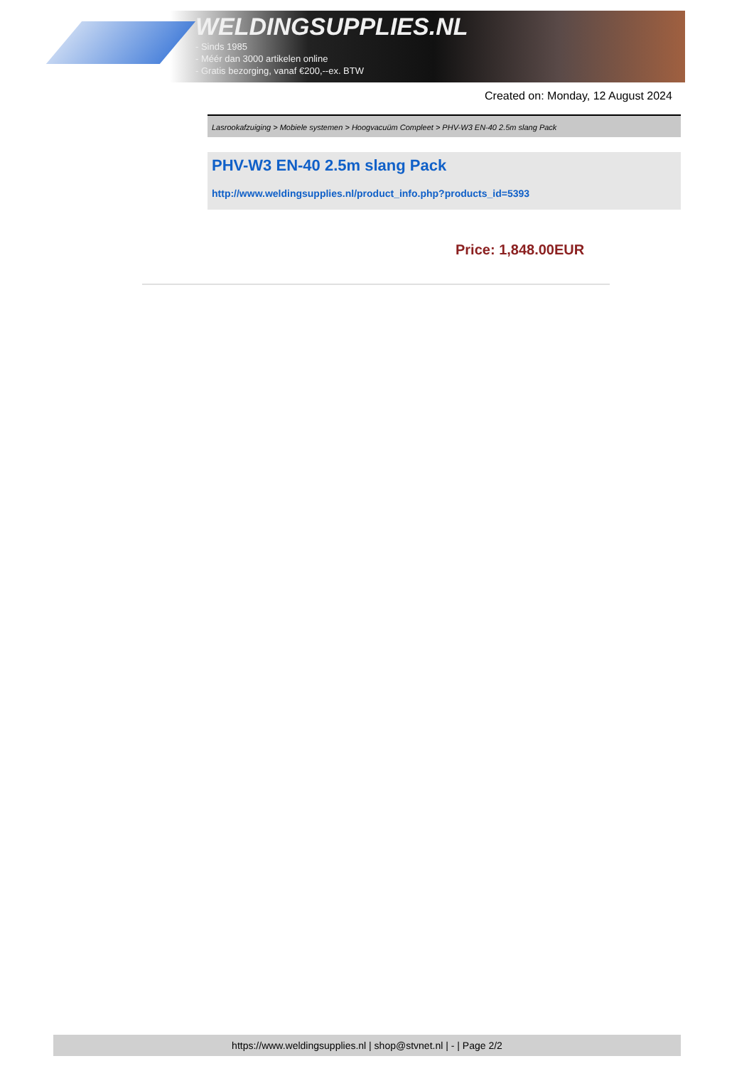WELDINGSUPPLIES.NL
- Sinds 1985
- Méér dan 3000 artikelen online
- Gratis bezorging, vanaf €200,--ex. BTW
Created on: Monday, 12 August 2024
Lasrookafzuiging > Mobiele systemen > Hoogvacuüm Compleet > PHV-W3 EN-40 2.5m slang Pack
PHV-W3 EN-40 2.5m slang Pack
http://www.weldingsupplies.nl/product_info.php?products_id=5393
Price: 1,848.00EUR
https://www.weldingsupplies.nl | shop@stvnet.nl | - | Page 2/2